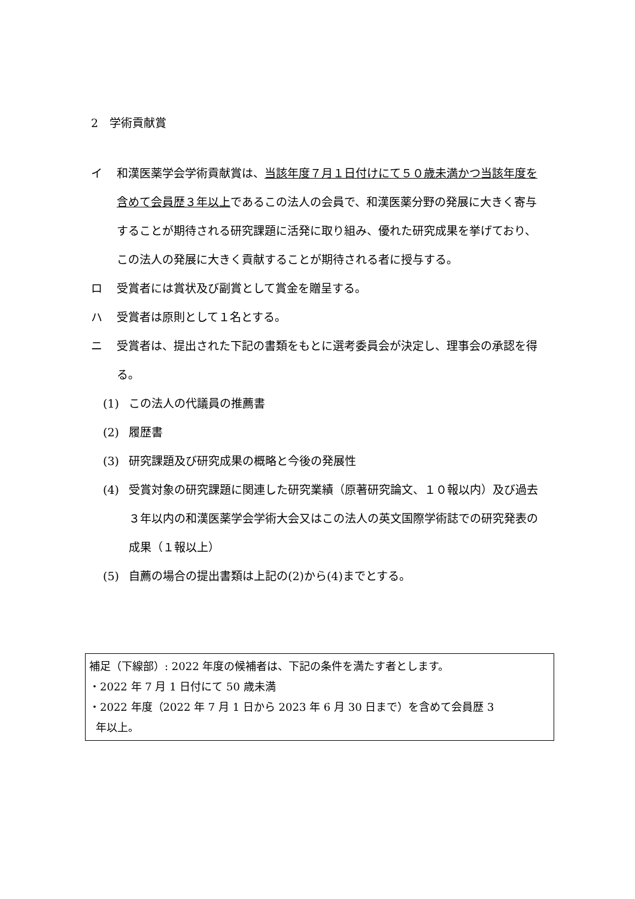2　学術貢献賞
イ 和漢医薬学会学術貢献賞は、当該年度７月１日付けにて５０歳未満かつ当該年度を含めて会員歴３年以上であるこの法人の会員で、和漢医薬分野の発展に大きく寄与することが期待される研究課題に活発に取り組み、優れた研究成果を挙げており、この法人の発展に大きく貢献することが期待される者に授与する。
ロ 受賞者には賞状及び副賞として賞金を贈呈する。
ハ 受賞者は原則として１名とする。
ニ 受賞者は、提出された下記の書類をもとに選考委員会が決定し、理事会の承認を得る。
(1) この法人の代議員の推薦書
(2) 履歴書
(3) 研究課題及び研究成果の概略と今後の発展性
(4) 受賞対象の研究課題に関連した研究業績（原著研究論文、１０報以内）及び過去３年以内の和漢医薬学会学術大会又はこの法人の英文国際学術誌での研究発表の成果（１報以上）
(5) 自薦の場合の提出書類は上記の(2)から(4)までとする。
補足（下線部）: 2022 年度の候補者は、下記の条件を満たす者とします。
・2022 年 7 月 1 日付にて 50 歳未満
・2022 年度（2022 年 7 月 1 日から 2023 年 6 月 30 日まで）を含めて会員歴 3
年以上。